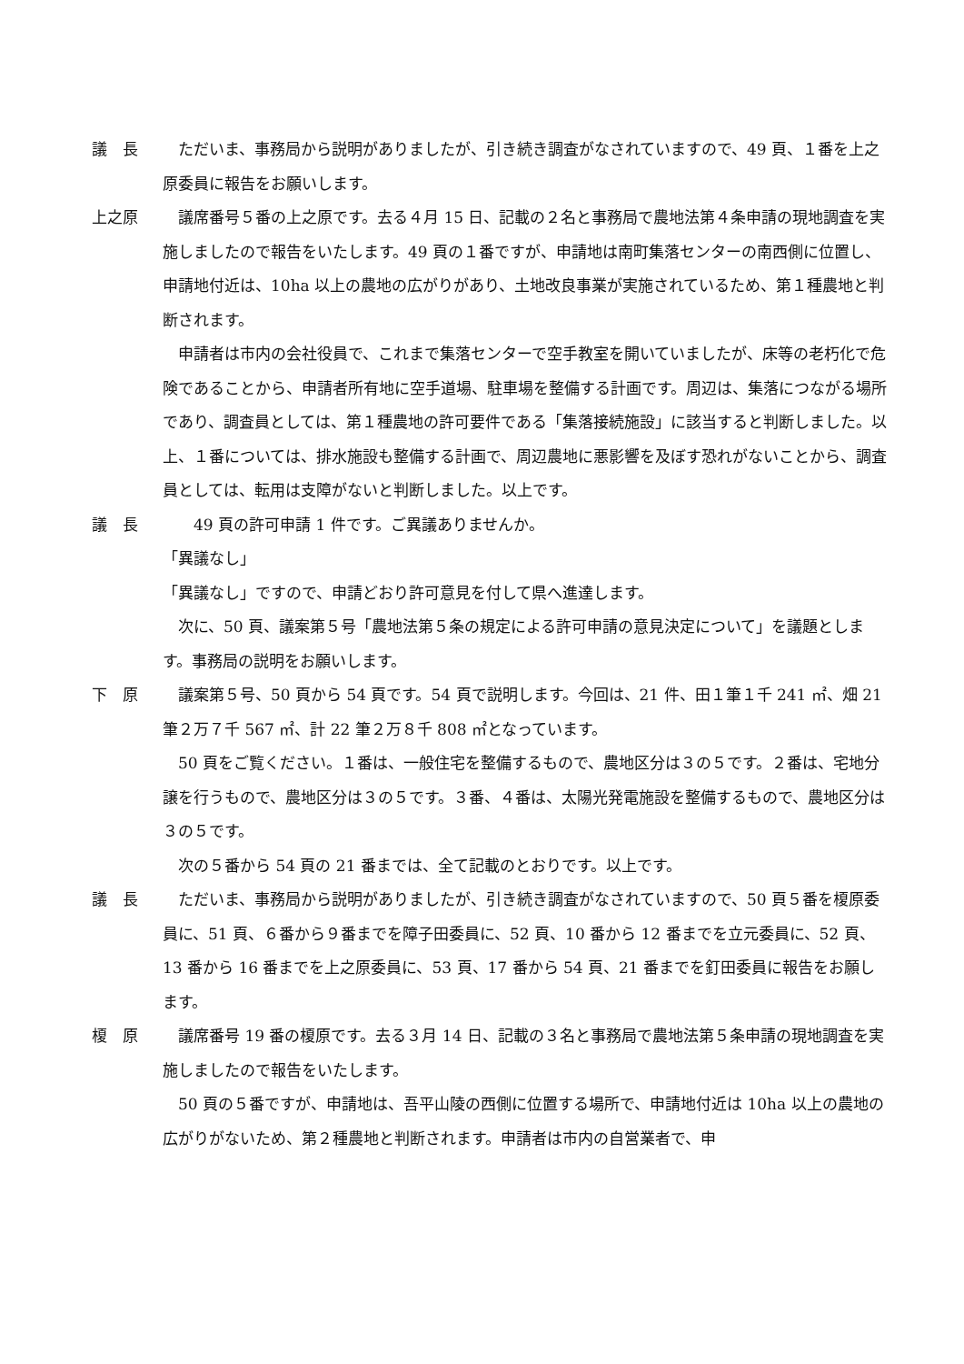議　長 ただいま、事務局から説明がありましたが、引き続き調査がなされていますので、49 頁、１番を上之原委員に報告をお願いします。
上之原 議席番号５番の上之原です。去る４月 15 日、記載の２名と事務局で農地法第４条申請の現地調査を実施しましたので報告をいたします。49 頁の１番ですが、申請地は南町集落センターの南西側に位置し、申請地付近は、10ha 以上の農地の広がりがあり、土地改良事業が実施されているため、第１種農地と判断されます。
申請者は市内の会社役員で、これまで集落センターで空手教室を開いていましたが、床等の老朽化で危険であることから、申請者所有地に空手道場、駐車場を整備する計画です。周辺は、集落につながる場所であり、調査員としては、第１種農地の許可要件である「集落接続施設」に該当すると判断しました。以上、１番については、排水施設も整備する計画で、周辺農地に悪影響を及ぼす恐れがないことから、調査員としては、転用は支障がないと判断しました。以上です。
議　長 　49 頁の許可申請 1 件です。ご異議ありませんか。
「異議なし」
「異議なし」ですので、申請どおり許可意見を付して県へ進達します。
次に、50 頁、議案第５号「農地法第５条の規定による許可申請の意見決定について」を議題とします。事務局の説明をお願いします。
下　原 議案第５号、50 頁から 54 頁です。54 頁で説明します。今回は、21 件、田１筆１千 241 ㎡、畑 21 筆２万７千 567 ㎡、計 22 筆２万８千 808 ㎡となっています。
50 頁をご覧ください。１番は、一般住宅を整備するもので、農地区分は３の５です。２番は、宅地分譲を行うもので、農地区分は３の５です。３番、４番は、太陽光発電施設を整備するもので、農地区分は３の５です。
次の５番から 54 頁の 21 番までは、全て記載のとおりです。以上です。
議　長 ただいま、事務局から説明がありましたが、引き続き調査がなされていますので、50 頁５番を榎原委員に、51 頁、６番から９番までを障子田委員に、52 頁、10 番から 12 番までを立元委員に、52 頁、13 番から 16 番までを上之原委員に、53 頁、17 番から 54 頁、21 番までを釘田委員に報告をお願します。
榎　原 議席番号 19 番の榎原です。去る３月 14 日、記載の３名と事務局で農地法第５条申請の現地調査を実施しましたので報告をいたします。
50 頁の５番ですが、申請地は、吾平山陵の西側に位置する場所で、申請地付近は 10ha 以上の農地の広がりがないため、第２種農地と判断されます。申請者は市内の自営業者で、申